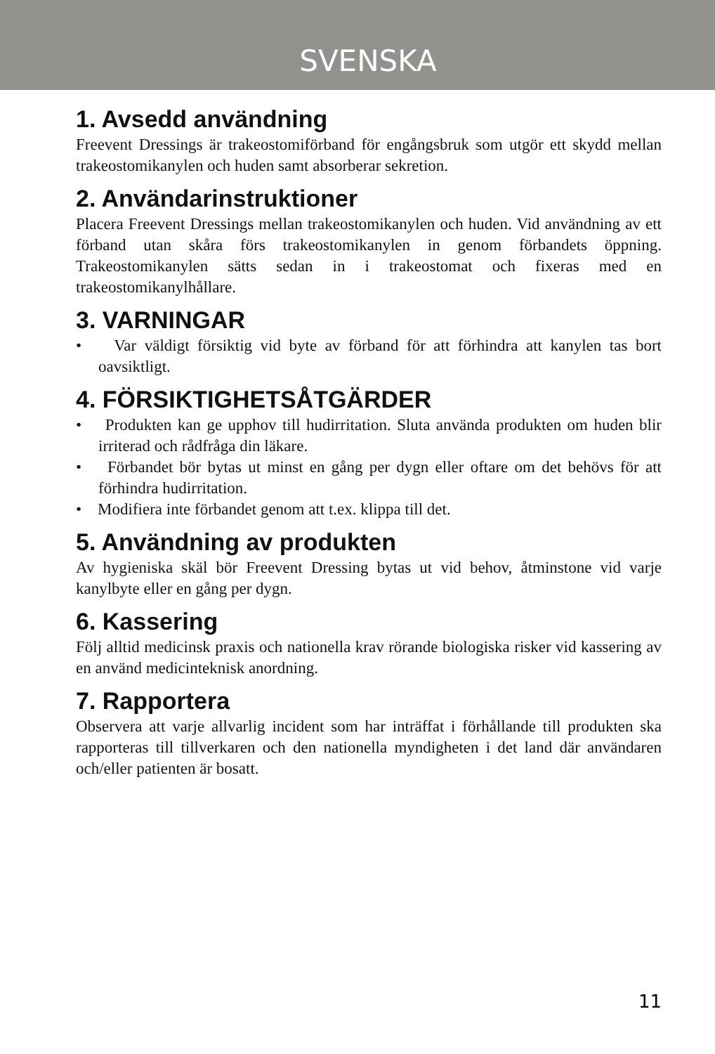SVENSKA
1. Avsedd användning
Freevent Dressings är trakeostomiförband för engångsbruk som utgör ett skydd mellan trakeostomikanylen och huden samt absorberar sekretion.
2. Användarinstruktioner
Placera Freevent Dressings mellan trakeostomikanylen och huden. Vid användning av ett förband utan skåra förs trakeostomikanylen in genom förbandets öppning. Trakeostomikanylen sätts sedan in i trakeostomat och fixeras med en trakeostomikanylhållare.
3. VARNINGAR
• Var väldigt försiktig vid byte av förband för att förhindra att kanylen tas bort oavsiktligt.
4. FÖRSIKTIGHETSÅTGÄRDER
• Produkten kan ge upphov till hudirritation. Sluta använda produkten om huden blir irriterad och rådfråga din läkare.
• Förbandet bör bytas ut minst en gång per dygn eller oftare om det behövs för att förhindra hudirritation.
• Modifiera inte förbandet genom att t.ex. klippa till det.
5. Användning av produkten
Av hygieniska skäl bör Freevent Dressing bytas ut vid behov, åtminstone vid varje kanylbyte eller en gång per dygn.
6. Kassering
Följ alltid medicinsk praxis och nationella krav rörande biologiska risker vid kassering av en använd medicinteknisk anordning.
7. Rapportera
Observera att varje allvarlig incident som har inträffat i förhållande till produkten ska rapporteras till tillverkaren och den nationella myndigheten i det land där användaren och/eller patienten är bosatt.
11